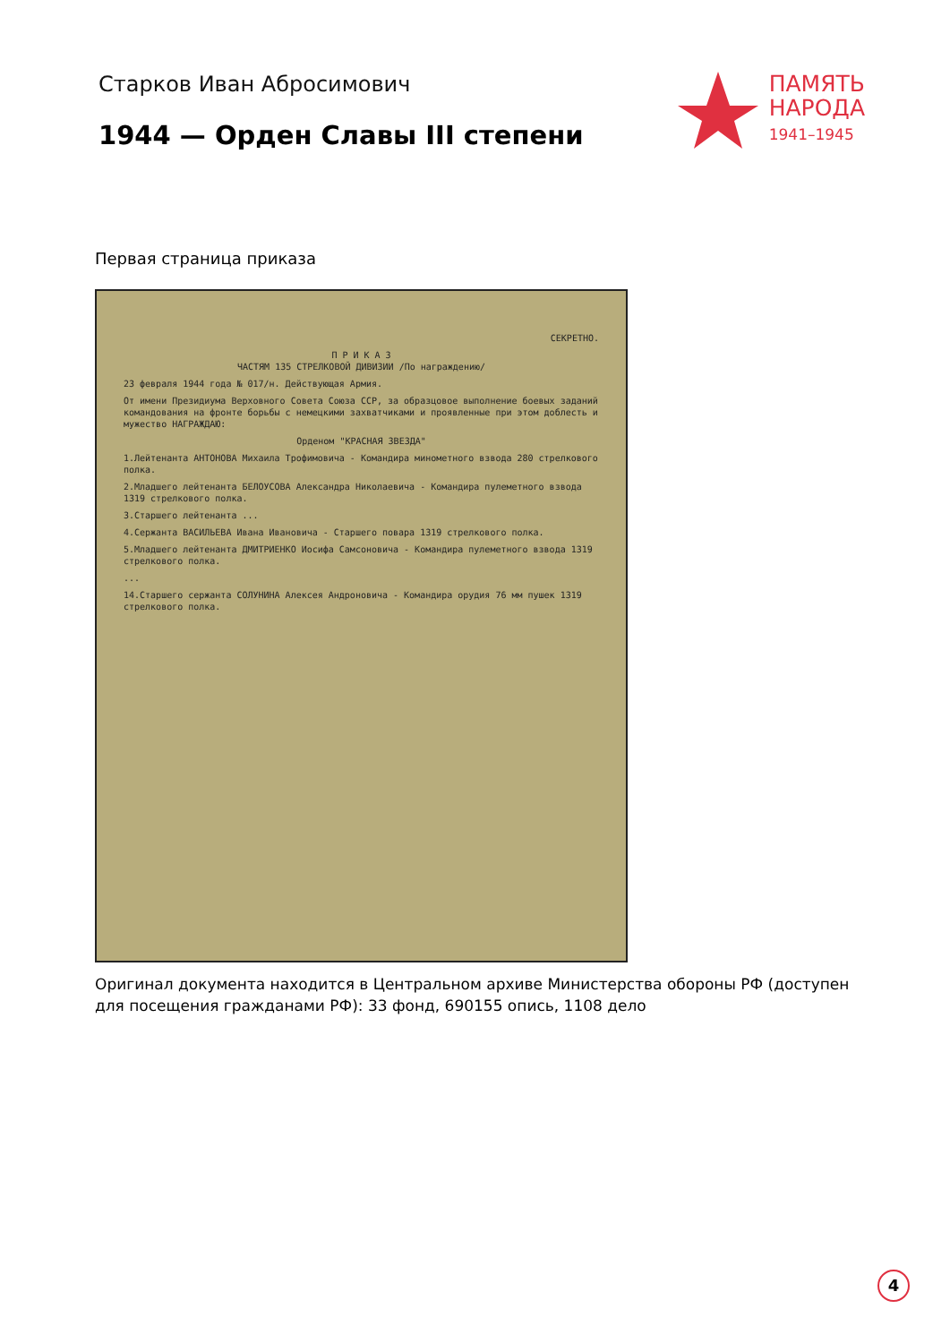Старков Иван Абросимович
1944 — Орден Славы III степени
ПАМЯТЬ
НАРОДА
1941–1945
Первая страница приказа
СЕКРЕТНО.
П Р И К А З
ЧАСТЯМ 135 СТРЕЛКОВОЙ ДИВИЗИИ /По награждению/
23 февраля 1944 года № 017/н. Действующая Армия.
От имени Президиума Верховного Совета Союза ССР, за образцовое выполнение боевых заданий командования на фронте борьбы с немецкими захватчиками и проявленные при этом доблесть и мужество НАГРАЖДАЮ:
Орденом "КРАСНАЯ ЗВЕЗДА"
1.Лейтенанта АНТОНОВА Михаила Трофимовича - Командира минометного взвода 280 стрелкового полка.
2.Младшего лейтенанта БЕЛОУСОВА Александра Николаевича - Командира пулеметного взвода 1319 стрелкового полка.
3.Старшего лейтенанта ...
4.Сержанта ВАСИЛЬЕВА Ивана Ивановича - Старшего повара 1319 стрелкового полка.
5.Младшего лейтенанта ДМИТРИЕНКО Иосифа Самсоновича - Командира пулеметного взвода 1319 стрелкового полка.
...
14.Старшего сержанта СОЛУНИНА Алексея Андроновича - Командира орудия 76 мм пушек 1319 стрелкового полка.
Оригинал документа находится в Центральном архиве Министерства обороны РФ (доступен для посещения гражданами РФ): 33 фонд, 690155 опись, 1108 дело
4